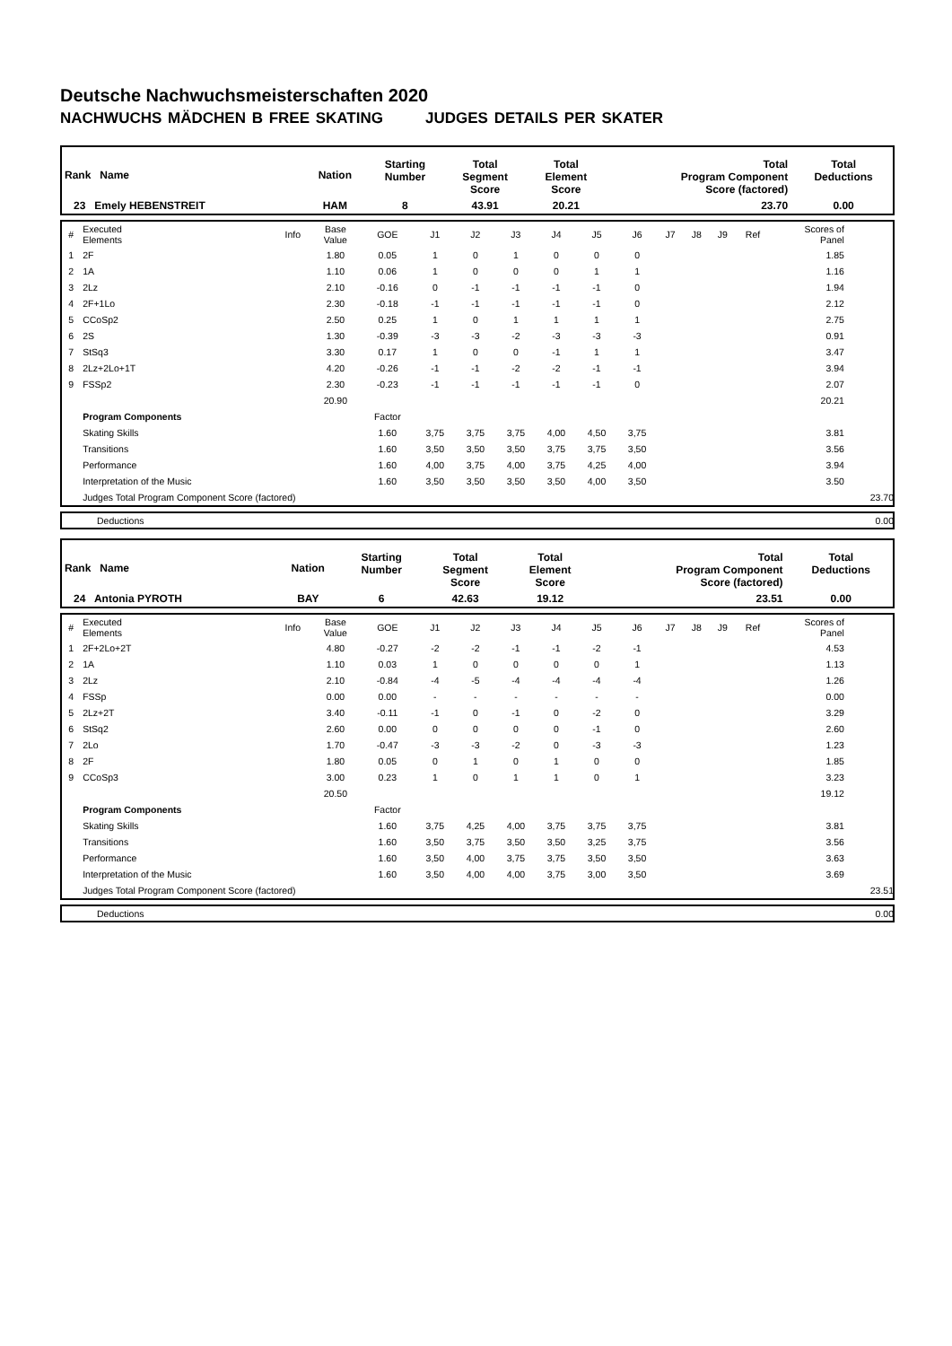Deutsche Nachwuchsmeisterschaften 2020
NACHWUCHS MÄDCHEN B FREE SKATING JUDGES DETAILS PER SKATER
| Rank Name | Nation | Starting Number | Total Segment Score | Total Element Score | Total Program Component Score (factored) | Total Deductions |
| --- | --- | --- | --- | --- | --- | --- |
| 23 Emely HEBENSTREIT | HAM | 8 | 43.91 | 20.21 | 23.70 | 0.00 |
| # | Executed Elements | Info | Base Value | GOE | J1 | J2 | J3 | J4 | J5 | J6 | J7 | J8 | J9 | Ref | Scores of Panel | |
| 1 | 2F | | 1.80 | 0.05 | 1 | 0 | 1 | 0 | 0 | 0 | | | | | 1.85 | |
| 2 | 1A | | 1.10 | 0.06 | 1 | 0 | 0 | 0 | 1 | 1 | | | | | 1.16 | |
| 3 | 2Lz | | 2.10 | -0.16 | 0 | -1 | -1 | -1 | -1 | 0 | | | | | 1.94 | |
| 4 | 2F+1Lo | | 2.30 | -0.18 | -1 | -1 | -1 | -1 | -1 | 0 | | | | | 2.12 | |
| 5 | CCoSp2 | | 2.50 | 0.25 | 1 | 0 | 1 | 1 | 1 | 1 | | | | | 2.75 | |
| 6 | 2S | | 1.30 | -0.39 | -3 | -3 | -2 | -3 | -3 | -3 | | | | | 0.91 | |
| 7 | StSq3 | | 3.30 | 0.17 | 1 | 0 | 0 | -1 | 1 | 1 | | | | | 3.47 | |
| 8 | 2Lz+2Lo+1T | | 4.20 | -0.26 | -1 | -1 | -2 | -2 | -1 | -1 | | | | | 3.94 | |
| 9 | FSSp2 | | 2.30 | -0.23 | -1 | -1 | -1 | -1 | -1 | 0 | | | | | 2.07 | |
| | | | 20.90 | | | | | | | | | | | | 20.21 | |
| | Program Components | | | Factor | | | | | | | | | | | | |
| | Skating Skills | | | 1.60 | 3,75 | 3,75 | 3,75 | 4,00 | 4,50 | 3,75 | | | | | 3.81 | |
| | Transitions | | | 1.60 | 3,50 | 3,50 | 3,50 | 3,75 | 3,75 | 3,50 | | | | | 3.56 | |
| | Performance | | | 1.60 | 4,00 | 3,75 | 4,00 | 3,75 | 4,25 | 4,00 | | | | | 3.94 | |
| | Interpretation of the Music | | | 1.60 | 3,50 | 3,50 | 3,50 | 3,50 | 4,00 | 3,50 | | | | | 3.50 | |
| | Judges Total Program Component Score (factored) | | | | | | | | | | | | | | | 23.70 |
| | Deductions | 0.00 |
| Rank Name | Nation | Starting Number | Total Segment Score | Total Element Score | Total Program Component Score (factored) | Total Deductions |
| --- | --- | --- | --- | --- | --- | --- |
| 24 Antonia PYROTH | BAY | 6 | 42.63 | 19.12 | 23.51 | 0.00 |
| # | Executed Elements | Info | Base Value | GOE | J1 | J2 | J3 | J4 | J5 | J6 | J7 | J8 | J9 | Ref | Scores of Panel | |
| 1 | 2F+2Lo+2T | | 4.80 | -0.27 | -2 | -2 | -1 | -1 | -2 | -1 | | | | | 4.53 | |
| 2 | 1A | | 1.10 | 0.03 | 1 | 0 | 0 | 0 | 0 | 1 | | | | | 1.13 | |
| 3 | 2Lz | | 2.10 | -0.84 | -4 | -5 | -4 | -4 | -4 | -4 | | | | | 1.26 | |
| 4 | FSSp | | 0.00 | 0.00 | - | - | - | - | - | - | | | | | 0.00 | |
| 5 | 2Lz+2T | | 3.40 | -0.11 | -1 | 0 | -1 | 0 | -2 | 0 | | | | | 3.29 | |
| 6 | StSq2 | | 2.60 | 0.00 | 0 | 0 | 0 | 0 | -1 | 0 | | | | | 2.60 | |
| 7 | 2Lo | | 1.70 | -0.47 | -3 | -3 | -2 | 0 | -3 | -3 | | | | | 1.23 | |
| 8 | 2F | | 1.80 | 0.05 | 0 | 1 | 0 | 1 | 0 | 0 | | | | | 1.85 | |
| 9 | CCoSp3 | | 3.00 | 0.23 | 1 | 0 | 1 | 1 | 0 | 1 | | | | | 3.23 | |
| | | | 20.50 | | | | | | | | | | | | 19.12 | |
| | Program Components | | | Factor | | | | | | | | | | | | |
| | Skating Skills | | | 1.60 | 3,75 | 4,25 | 4,00 | 3,75 | 3,75 | 3,75 | | | | | 3.81 | |
| | Transitions | | | 1.60 | 3,50 | 3,75 | 3,50 | 3,50 | 3,25 | 3,75 | | | | | 3.56 | |
| | Performance | | | 1.60 | 3,50 | 4,00 | 3,75 | 3,75 | 3,50 | 3,50 | | | | | 3.63 | |
| | Interpretation of the Music | | | 1.60 | 3,50 | 4,00 | 4,00 | 3,75 | 3,00 | 3,50 | | | | | 3.69 | |
| | Judges Total Program Component Score (factored) | | | | | | | | | | | | | | | 23.51 |
| | Deductions | 0.00 |